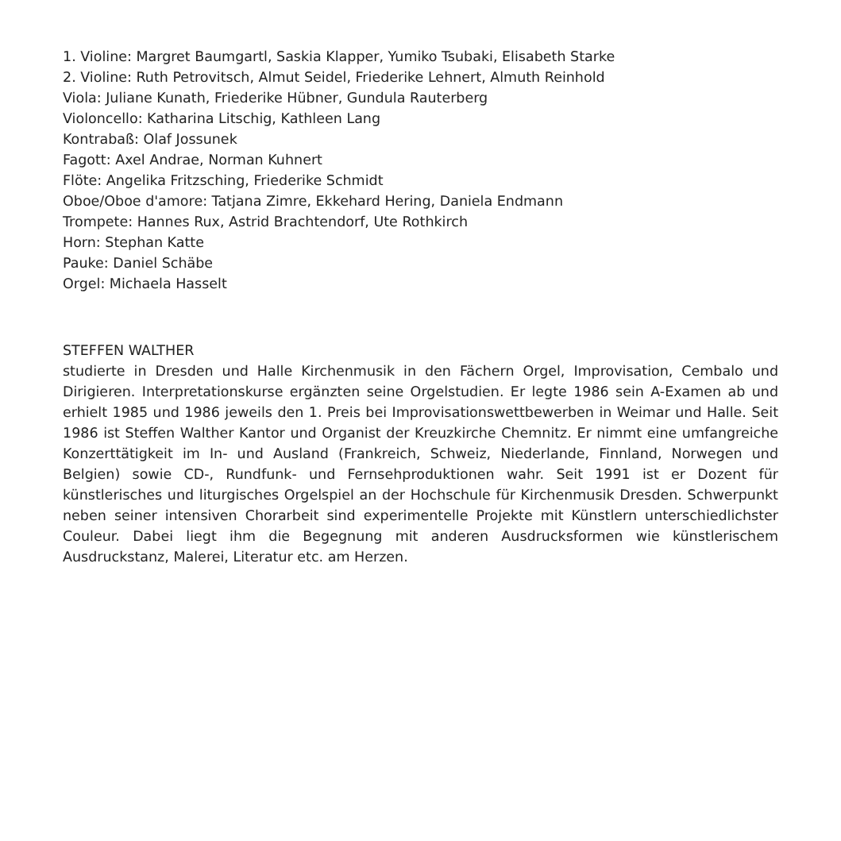1. Violine: Margret Baumgartl, Saskia Klapper, Yumiko Tsubaki, Elisabeth Starke
2. Violine: Ruth Petrovitsch, Almut Seidel, Friederike Lehnert, Almuth Reinhold
Viola: Juliane Kunath, Friederike Hübner, Gundula Rauterberg
Violoncello: Katharina Litschig, Kathleen Lang
Kontrabaß: Olaf Jossunek
Fagott: Axel Andrae, Norman Kuhnert
Flöte: Angelika Fritzsching, Friederike Schmidt
Oboe/Oboe d'amore: Tatjana Zimre, Ekkehard Hering, Daniela Endmann
Trompete: Hannes Rux, Astrid Brachtendorf, Ute Rothkirch
Horn: Stephan Katte
Pauke: Daniel Schäbe
Orgel: Michaela Hasselt
STEFFEN WALTHER
studierte in Dresden und Halle Kirchenmusik in den Fächern Orgel, Improvisation, Cembalo und Dirigieren. Interpretationskurse ergänzten seine Orgelstudien. Er legte 1986 sein A-Examen ab und erhielt 1985 und 1986 jeweils den 1. Preis bei Improvisationswettbewerben in Weimar und Halle. Seit 1986 ist Steffen Walther Kantor und Organist der Kreuzkirche Chemnitz. Er nimmt eine umfangreiche Konzerttätigkeit im In- und Ausland (Frankreich, Schweiz, Niederlande, Finnland, Norwegen und Belgien) sowie CD-, Rundfunk- und Fernsehproduktionen wahr. Seit 1991 ist er Dozent für künstlerisches und liturgisches Orgelspiel an der Hochschule für Kirchenmusik Dresden. Schwerpunkt neben seiner intensiven Chorarbeit sind experimentelle Projekte mit Künstlern unterschiedlichster Couleur. Dabei liegt ihm die Begegnung mit anderen Ausdrucksformen wie künstlerischem Ausdruckstanz, Malerei, Literatur etc. am Herzen.